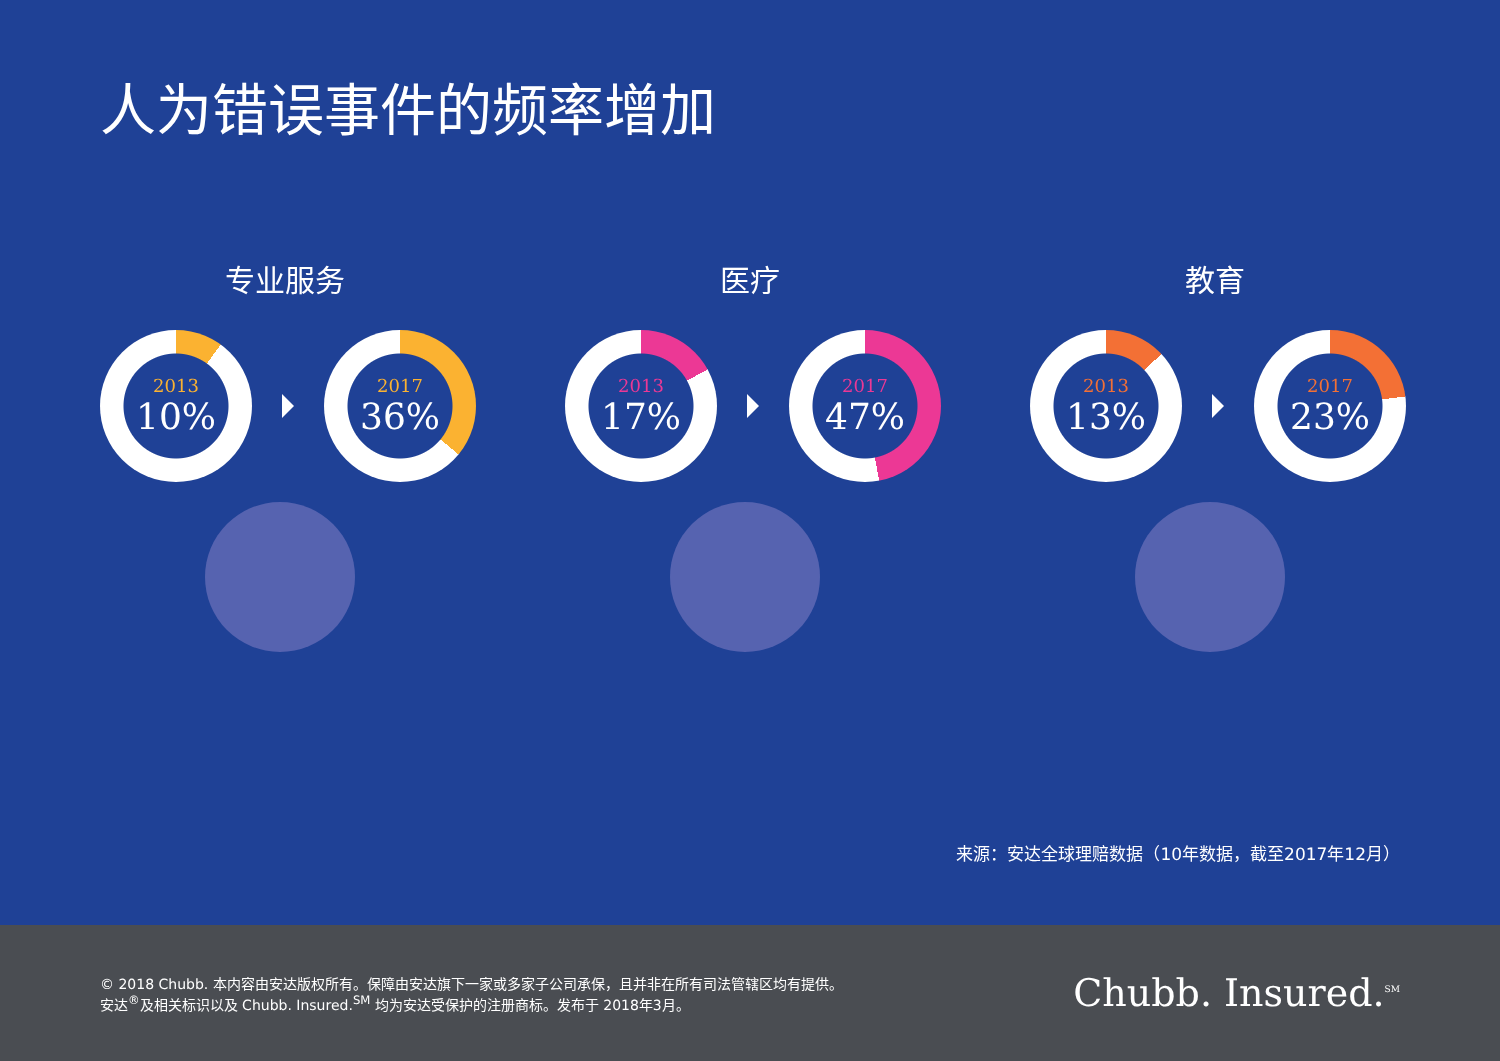人为错误事件的频率增加
专业服务
2013
10%
2017
36%
医疗
2013
17%
2017
47%
教育
2013
13%
2017
23%
来源：安达全球理赔数据（10年数据，截至2017年12月）
© 2018 Chubb. 本内容由安达版权所有。保障由安达旗下一家或多家子公司承保，且并非在所有司法管辖区均有提供。
安达<sup>®</sup>及相关标识以及 Chubb. Insured.<sup>SM</sup> 均为安达受保护的注册商标。发布于 2018年3月。
Chubb. Insured.<sup>SM</sup>